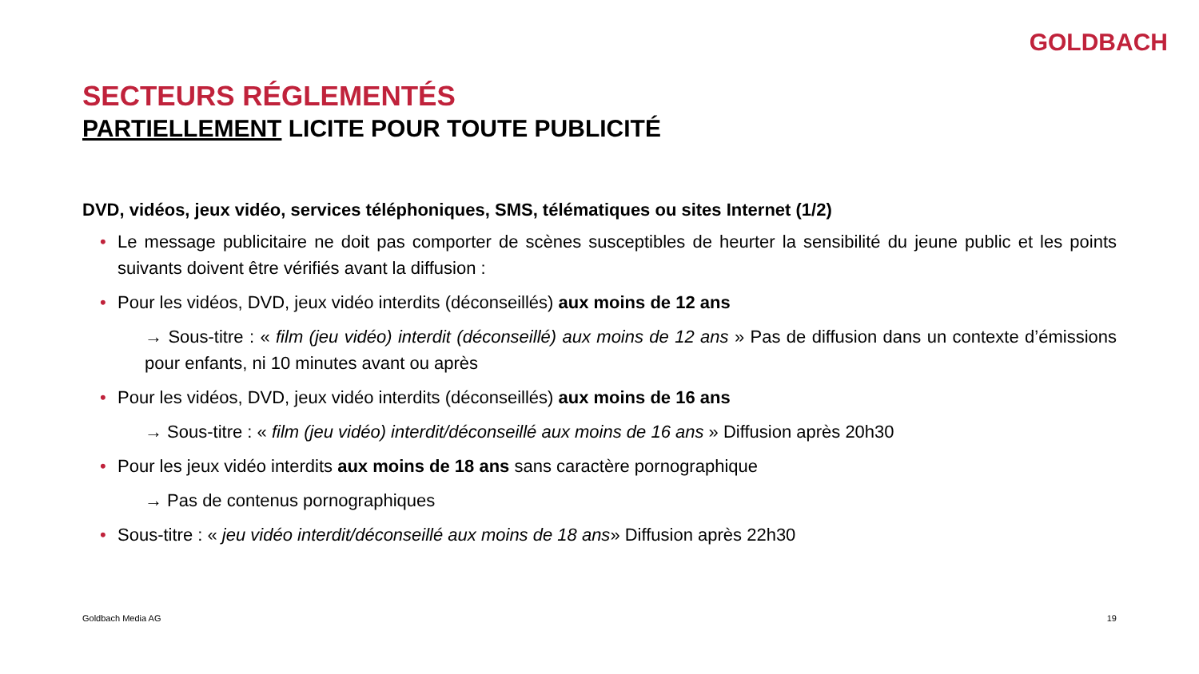GOLDBACH
SECTEURS RÉGLEMENTÉS
PARTIELLEMENT LICITE POUR TOUTE PUBLICITÉ
DVD, vidéos, jeux vidéo, services téléphoniques, SMS, télématiques ou sites Internet (1/2)
• Le message publicitaire ne doit pas comporter de scènes susceptibles de heurter la sensibilité du jeune public et les points suivants doivent être vérifiés avant la diffusion :
• Pour les vidéos, DVD, jeux vidéo interdits (déconseillés) aux moins de 12 ans
→ Sous-titre : « film (jeu vidéo) interdit (déconseillé) aux moins de 12 ans » Pas de diffusion dans un contexte d’émissions pour enfants, ni 10 minutes avant ou après
• Pour les vidéos, DVD, jeux vidéo interdits (déconseillés) aux moins de 16 ans
→ Sous-titre : « film (jeu vidéo) interdit/déconseillé aux moins de 16 ans » Diffusion après 20h30
• Pour les jeux vidéo interdits aux moins de 18 ans sans caractère pornographique
→ Pas de contenus pornographiques
• Sous-titre : « jeu vidéo interdit/déconseillé aux moins de 18 ans» Diffusion après 22h30
Goldbach Media AG 19